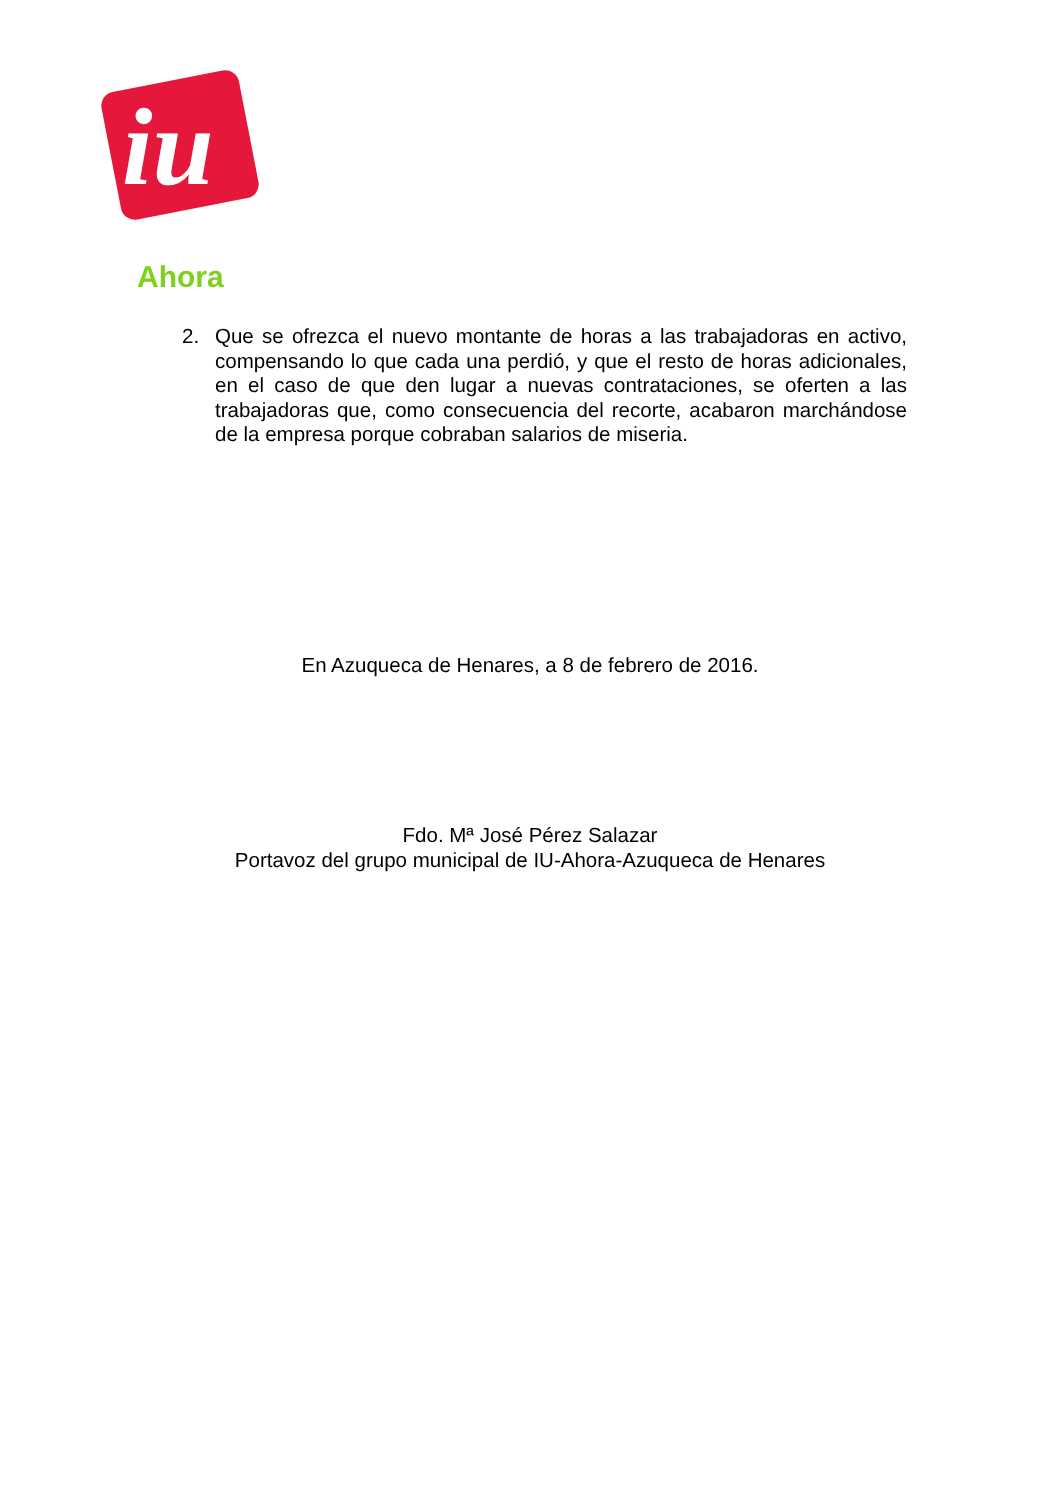iu
Ahora
2. Que se ofrezca el nuevo montante de horas a las trabajadoras en activo, compensando lo que cada una perdió, y que el resto de horas adicionales, en el caso de que den lugar a nuevas contrataciones, se oferten a las trabajadoras que, como consecuencia del recorte, acabaron marchándose de la empresa porque cobraban salarios de miseria.
En Azuqueca de Henares, a 8 de febrero de 2016.
Fdo. Mª José Pérez Salazar
Portavoz del grupo municipal de IU-Ahora-Azuqueca de Henares